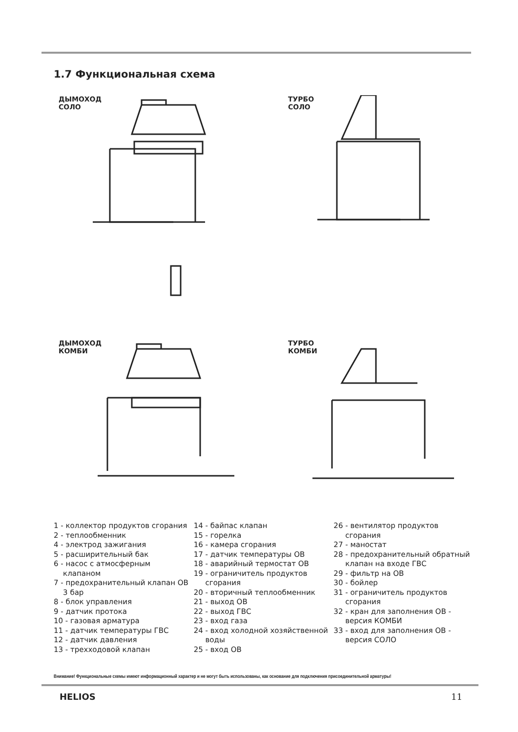1.7 Функциональная схема
ДЫМОХОД
СОЛО
ТУРБО
СОЛО
ДЫМОХОД
КОМБИ
ТУРБО
КОМБИ
1 - коллектор продуктов сгорания
2 - теплообменник
4 - электрод зажигания
5 - расширительный бак
6 - насос с атмосферным
клапаном
7 - предохранительный клапан ОВ
3 бар
8 - блок управления
9 - датчик протока
10 - газовая арматура
11 - датчик температуры ГВС
12 - датчик давления
13 - трехходовой клапан
14 - байпас клапан
15 - горелка
16 - камера сгорания
17 - датчик температуры ОВ
18 - аварийный термостат ОВ
19 - ограничитель продуктов
сгорания
20 - вторичный теплообменник
21 - выход ОВ
22 - выход ГВС
23 - вход газа
24 - вход холодной хозяйственной
воды
25 - вход ОВ
26 - вентилятор продуктов
сгорания
27 - маностат
28 - предохранительный обратный
клапан на входе ГВС
29 - фильтр на ОВ
30 - бойлер
31 - ограничитель продуктов
сгорания
32 - кран для заполнения ОВ -
версия КОМБИ
33 - вход для заполнения ОВ -
версия СОЛО
Внимание! Функциональные схемы имеют информационный характер и не могут быть использованы, как основание для подключения присоединительной арматуры!
HELIOS 11